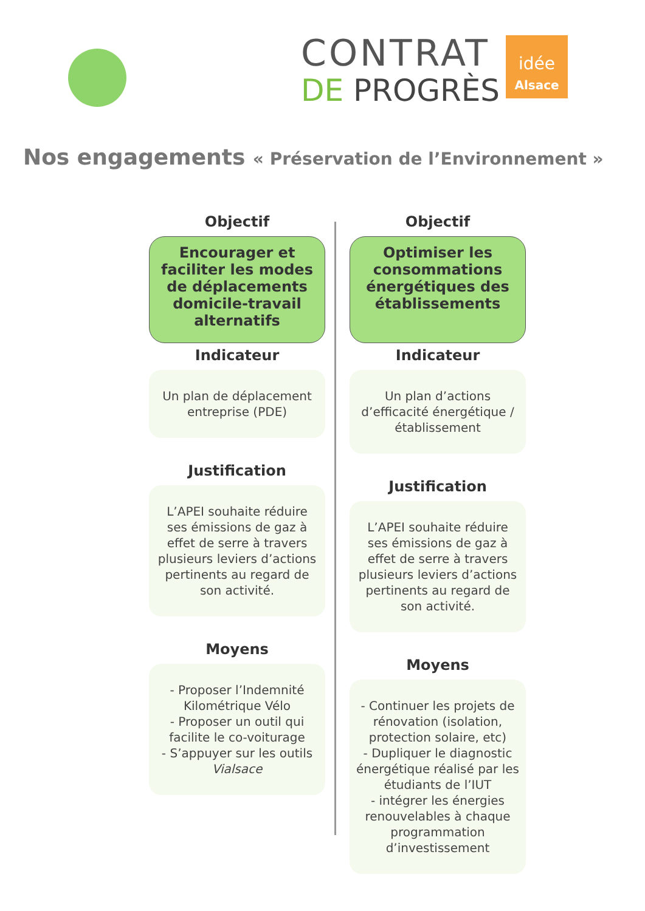CONTRAT
DE PROGRÈS
idée
Alsace
Nos engagements « Préservation de l’Environnement »
Objectif
Encourager et faciliter les modes de déplacements domicile-travail alternatifs
Indicateur
Un plan de déplacement entreprise (PDE)
Justification
L’APEI souhaite réduire ses émissions de gaz à effet de serre à travers plusieurs leviers d’actions pertinents au regard de son activité.
Moyens
- Proposer l’Indemnité Kilométrique Vélo
- Proposer un outil qui facilite le co-voiturage
- S’appuyer sur les outils Vialsace
Objectif
Optimiser les consommations énergétiques des établissements
Indicateur
Un plan d’actions d’efficacité énergétique / établissement
Justification
L’APEI souhaite réduire ses émissions de gaz à effet de serre à travers plusieurs leviers d’actions pertinents au regard de son activité.
Moyens
- Continuer les projets de rénovation (isolation, protection solaire, etc)
- Dupliquer le diagnostic énergétique réalisé par les étudiants de l’IUT
- intégrer les énergies renouvelables à chaque programmation d’investissement